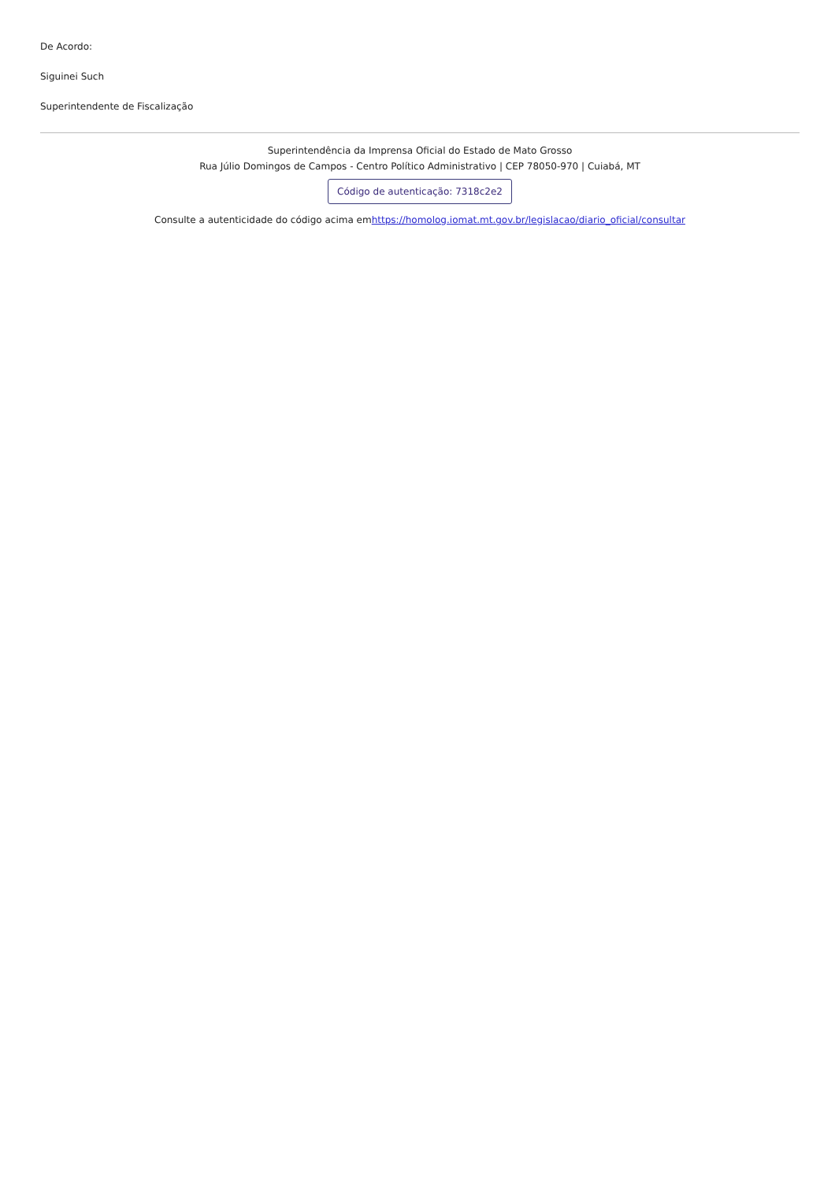De Acordo:
Siguinei Such
Superintendente de Fiscalização
Superintendência da Imprensa Oficial do Estado de Mato Grosso
Rua Júlio Domingos de Campos - Centro Político Administrativo | CEP 78050-970 | Cuiabá, MT
Código de autenticação: 7318c2e2
Consulte a autenticidade do código acima emhttps://homolog.iomat.mt.gov.br/legislacao/diario_oficial/consultar